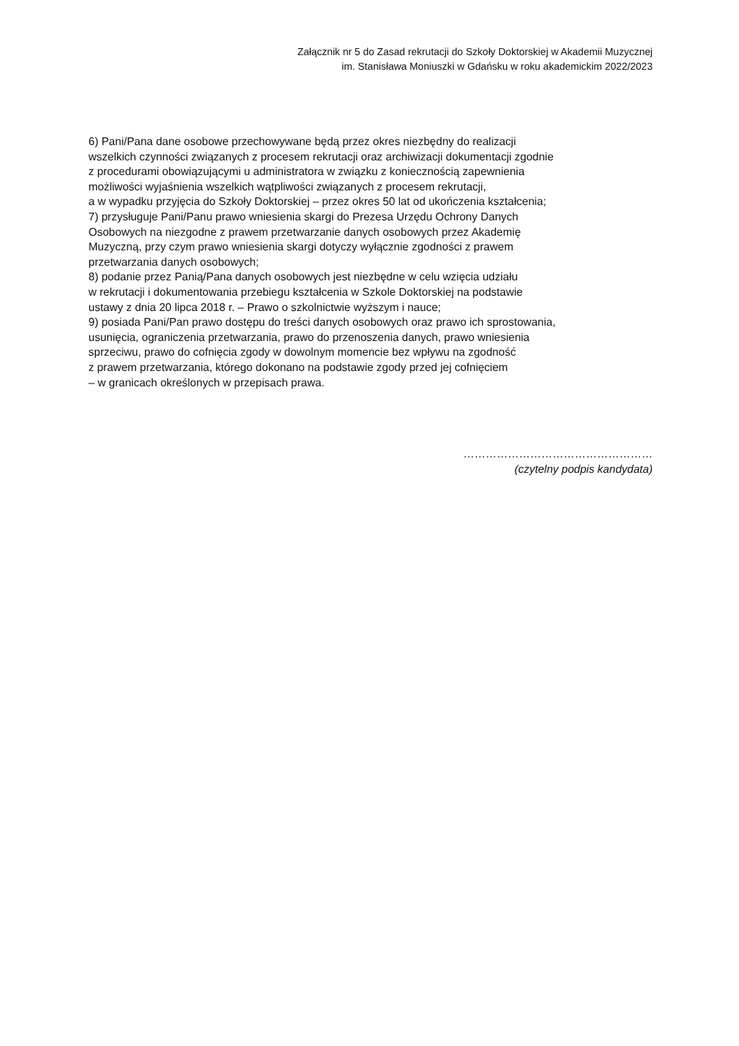Załącznik nr 5 do Zasad rekrutacji do Szkoły Doktorskiej w Akademii Muzycznej
im. Stanisława Moniuszki w Gdańsku w roku akademickim 2022/2023
6) Pani/Pana dane osobowe przechowywane będą przez okres niezbędny do realizacji
wszelkich czynności związanych z procesem rekrutacji oraz archiwizacji dokumentacji zgodnie
z procedurami obowiązującymi u administratora w związku z koniecznością zapewnienia
możliwości wyjaśnienia wszelkich wątpliwości związanych z procesem rekrutacji,
a w wypadku przyjęcia do Szkoły Doktorskiej – przez okres 50 lat od ukończenia kształcenia;
7) przysługuje Pani/Panu prawo wniesienia skargi do Prezesa Urzędu Ochrony Danych
Osobowych na niezgodne z prawem przetwarzanie danych osobowych przez Akademię
Muzyczną, przy czym prawo wniesienia skargi dotyczy wyłącznie zgodności z prawem
przetwarzania danych osobowych;
8) podanie przez Panią/Pana danych osobowych jest niezbędne w celu wzięcia udziału
w rekrutacji i dokumentowania przebiegu kształcenia w Szkole Doktorskiej na podstawie
ustawy z dnia 20 lipca 2018 r. – Prawo o szkolnictwie wyższym i nauce;
9) posiada Pani/Pan prawo dostępu do treści danych osobowych oraz prawo ich sprostowania,
usunięcia, ograniczenia przetwarzania, prawo do przenoszenia danych, prawo wniesienia
sprzeciwu, prawo do cofnięcia zgody w dowolnym momencie bez wpływu na zgodność
z prawem przetwarzania, którego dokonano na podstawie zgody przed jej cofnięciem
– w granicach określonych w przepisach prawa.
……………………………………………
(czytelny podpis kandydata)